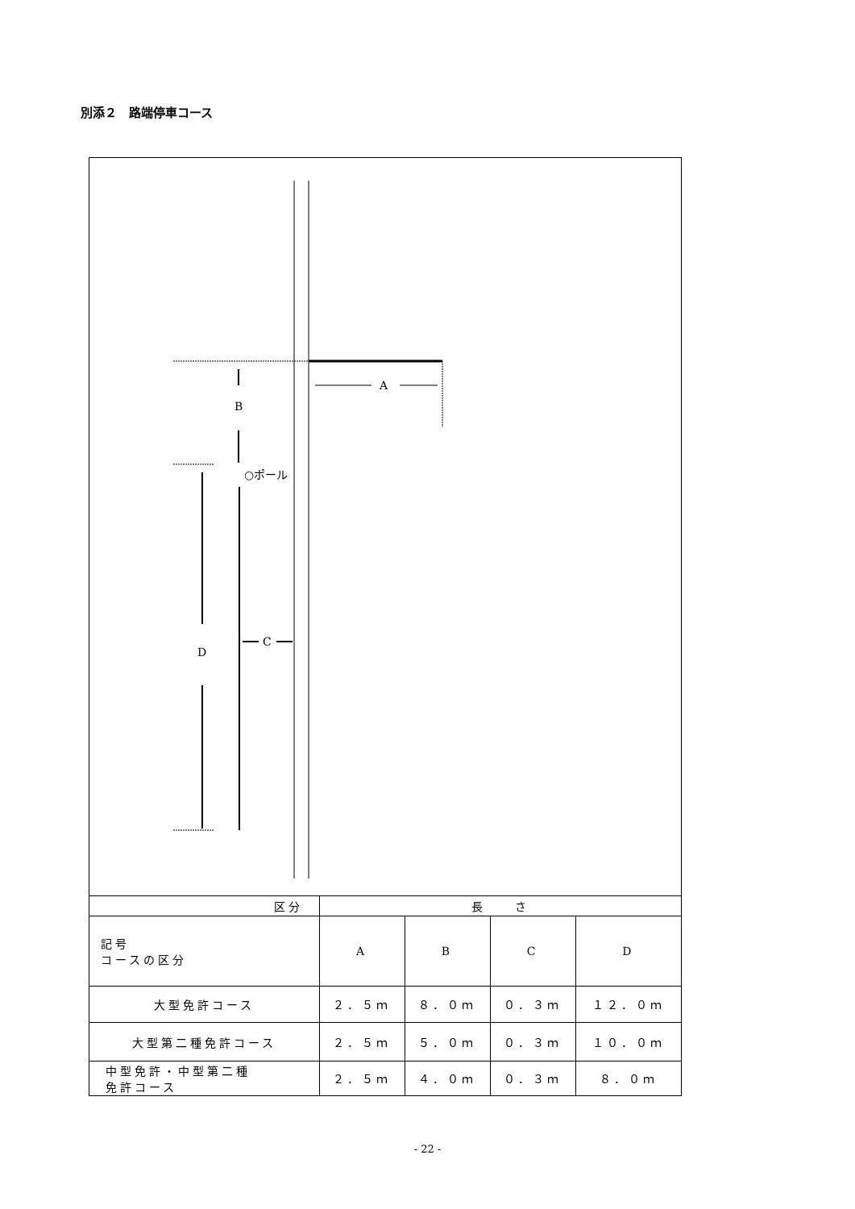別添２　路端停車コース
A
B
○ポール
D
C
| 区分 | 長 さ | | | |
| 記号 コースの区分 | A | B | C | D |
| 大型免許コース | ２．５ｍ | ８．０ｍ | ０．３ｍ | １２．０ｍ |
| 大型第二種免許コース | ２．５ｍ | ５．０ｍ | ０．３ｍ | １０．０ｍ |
| 中型免許・中型第二種 免許コース | ２．５ｍ | ４．０ｍ | ０．３ｍ | ８．０ｍ |
- 22 -